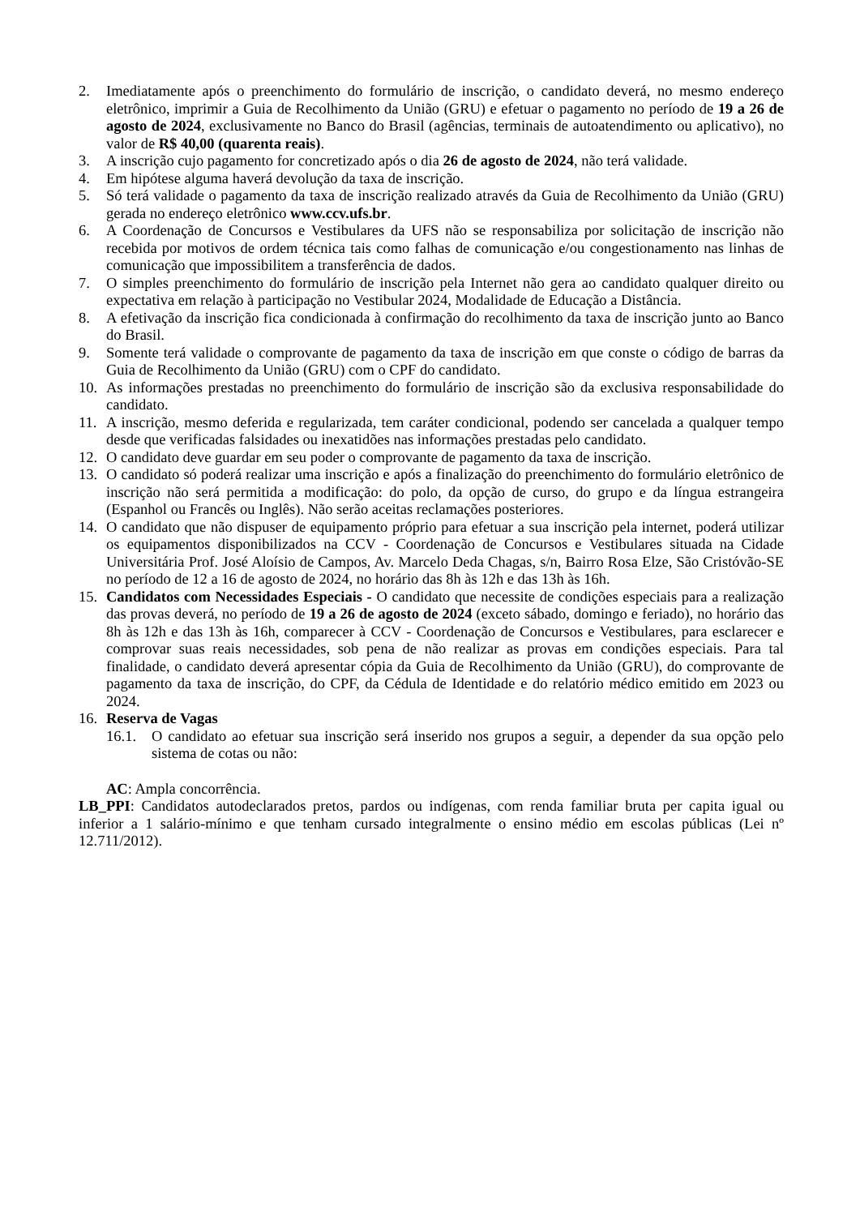2. Imediatamente após o preenchimento do formulário de inscrição, o candidato deverá, no mesmo endereço eletrônico, imprimir a Guia de Recolhimento da União (GRU) e efetuar o pagamento no período de 19 a 26 de agosto de 2024, exclusivamente no Banco do Brasil (agências, terminais de autoatendimento ou aplicativo), no valor de R$ 40,00 (quarenta reais).
3. A inscrição cujo pagamento for concretizado após o dia 26 de agosto de 2024, não terá validade.
4. Em hipótese alguma haverá devolução da taxa de inscrição.
5. Só terá validade o pagamento da taxa de inscrição realizado através da Guia de Recolhimento da União (GRU) gerada no endereço eletrônico www.ccv.ufs.br.
6. A Coordenação de Concursos e Vestibulares da UFS não se responsabiliza por solicitação de inscrição não recebida por motivos de ordem técnica tais como falhas de comunicação e/ou congestionamento nas linhas de comunicação que impossibilitem a transferência de dados.
7. O simples preenchimento do formulário de inscrição pela Internet não gera ao candidato qualquer direito ou expectativa em relação à participação no Vestibular 2024, Modalidade de Educação a Distância.
8. A efetivação da inscrição fica condicionada à confirmação do recolhimento da taxa de inscrição junto ao Banco do Brasil.
9. Somente terá validade o comprovante de pagamento da taxa de inscrição em que conste o código de barras da Guia de Recolhimento da União (GRU) com o CPF do candidato.
10. As informações prestadas no preenchimento do formulário de inscrição são da exclusiva responsabilidade do candidato.
11. A inscrição, mesmo deferida e regularizada, tem caráter condicional, podendo ser cancelada a qualquer tempo desde que verificadas falsidades ou inexatidões nas informações prestadas pelo candidato.
12. O candidato deve guardar em seu poder o comprovante de pagamento da taxa de inscrição.
13. O candidato só poderá realizar uma inscrição e após a finalização do preenchimento do formulário eletrônico de inscrição não será permitida a modificação: do polo, da opção de curso, do grupo e da língua estrangeira (Espanhol ou Francês ou Inglês). Não serão aceitas reclamações posteriores.
14. O candidato que não dispuser de equipamento próprio para efetuar a sua inscrição pela internet, poderá utilizar os equipamentos disponibilizados na CCV - Coordenação de Concursos e Vestibulares situada na Cidade Universitária Prof. José Aloísio de Campos, Av. Marcelo Deda Chagas, s/n, Bairro Rosa Elze, São Cristóvão-SE no período de 12 a 16 de agosto de 2024, no horário das 8h às 12h e das 13h às 16h.
15. Candidatos com Necessidades Especiais - O candidato que necessite de condições especiais para a realização das provas deverá, no período de 19 a 26 de agosto de 2024 (exceto sábado, domingo e feriado), no horário das 8h às 12h e das 13h às 16h, comparecer à CCV - Coordenação de Concursos e Vestibulares, para esclarecer e comprovar suas reais necessidades, sob pena de não realizar as provas em condições especiais. Para tal finalidade, o candidato deverá apresentar cópia da Guia de Recolhimento da União (GRU), do comprovante de pagamento da taxa de inscrição, do CPF, da Cédula de Identidade e do relatório médico emitido em 2023 ou 2024.
16. Reserva de Vagas
16.1. O candidato ao efetuar sua inscrição será inserido nos grupos a seguir, a depender da sua opção pelo sistema de cotas ou não:
AC: Ampla concorrência.
LB_PPI: Candidatos autodeclarados pretos, pardos ou indígenas, com renda familiar bruta per capita igual ou inferior a 1 salário-mínimo e que tenham cursado integralmente o ensino médio em escolas públicas (Lei nº 12.711/2012).